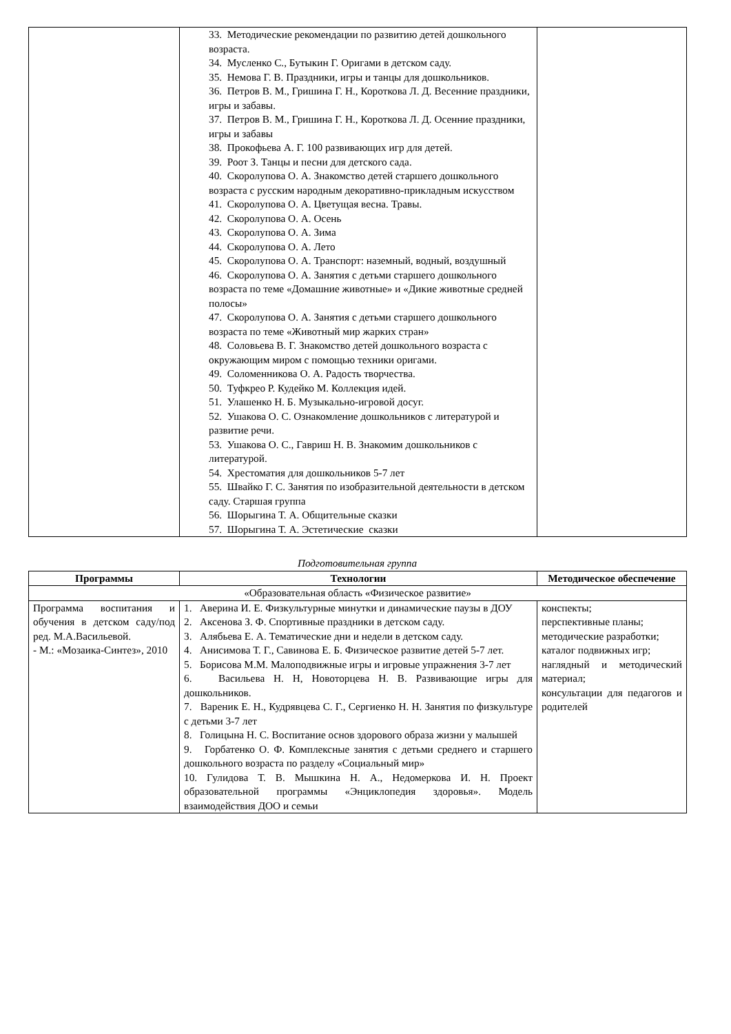| | 33. Методические рекомендации по развитию детей дошкольного возраста. 34. Мусленко С., Бутыкин Г. Оригами в детском саду. 35. Немова Г. В. Праздники, игры и танцы для дошкольников. 36. Петров В. М., Гришина Г. Н., Короткова Л. Д. Весенние праздники, игры и забавы. 37. Петров В. М., Гришина Г. Н., Короткова Л. Д. Осенние праздники, игры и забавы 38. Прокофьева А. Г. 100 развивающих игр для детей. 39. Роот З. Танцы и песни для детского сада. 40. Скоролупова О. А. Знакомство детей старшего дошкольного возраста с русским народным декоративно-прикладным искусством 41. Скоролупова О. А. Цветущая весна. Травы. 42. Скоролупова О. А. Осень 43. Скоролупова О. А. Зима 44. Скоролупова О. А. Лето 45. Скоролупова О. А. Транспорт: наземный, водный, воздушный 46. Скоролупова О. А. Занятия с детьми старшего дошкольного возраста по теме «Домашние животные» и «Дикие животные средней полосы» 47. Скоролупова О. А. Занятия с детьми старшего дошкольного возраста по теме «Животный мир жарких стран» 48. Соловьева В. Г. Знакомство детей дошкольного возраста с окружающим миром с помощью техники оригами. 49. Соломенникова О. А. Радость творчества. 50. Туфкрео Р. Кудейко М. Коллекция идей. 51. Улашенко Н. Б. Музыкально-игровой досуг. 52. Ушакова О. С. Ознакомление дошкольников с литературой и развитие речи. 53. Ушакова О. С., Гавриш Н. В. Знакомим дошкольников с литературой. 54. Хрестоматия для дошкольников 5-7 лет 55. Швайко Г. С. Занятия по изобразительной деятельности в детском саду. Старшая группа 56. Шорыгина Т. А. Общительные сказки 57. Шорыгина Т. А. Эстетические сказки | |
Подготовительная группа
| Программы | Технологии | Методическое обеспечение |
| --- | --- | --- |
| «Образовательная область «Физическое развитие» | | |
| Программа воспитания и обучения в детском саду/под ред. М.А.Васильевой. - М.: «Мозаика-Синтез», 2010 | 1. Аверина И. Е. Физкультурные минутки и динамические паузы в ДОУ 2. Аксенова З. Ф. Спортивные праздники в детском саду. 3. Алябьева Е. А. Тематические дни и недели в детском саду. 4. Анисимова Т. Г., Савинова Е. Б. Физическое развитие детей 5-7 лет. 5. Борисова М.М. Малоподвижные игры и игровые упражнения 3-7 лет 6. Васильева Н. Н, Новоторцева Н. В. Развивающие игры для дошкольников. 7. Вареник Е. Н., Кудрявцева С. Г., Сергиенко Н. Н. Занятия по физкультуре с детьми 3-7 лет 8. Голицына Н. С. Воспитание основ здорового образа жизни у малышей 9. Горбатенко О. Ф. Комплексные занятия с детьми среднего и старшего дошкольного возраста по разделу «Социальный мир» 10. Гулидова Т. В. Мышкина Н. А., Недомеркова И. Н. Проект образовательной программы «Энциклопедия здоровья». Модель взаимодействия ДОО и семьи | конспекты; перспективные планы; методические разработки; каталог подвижных игр; наглядный и методический материал; консультации для педагогов и родителей |